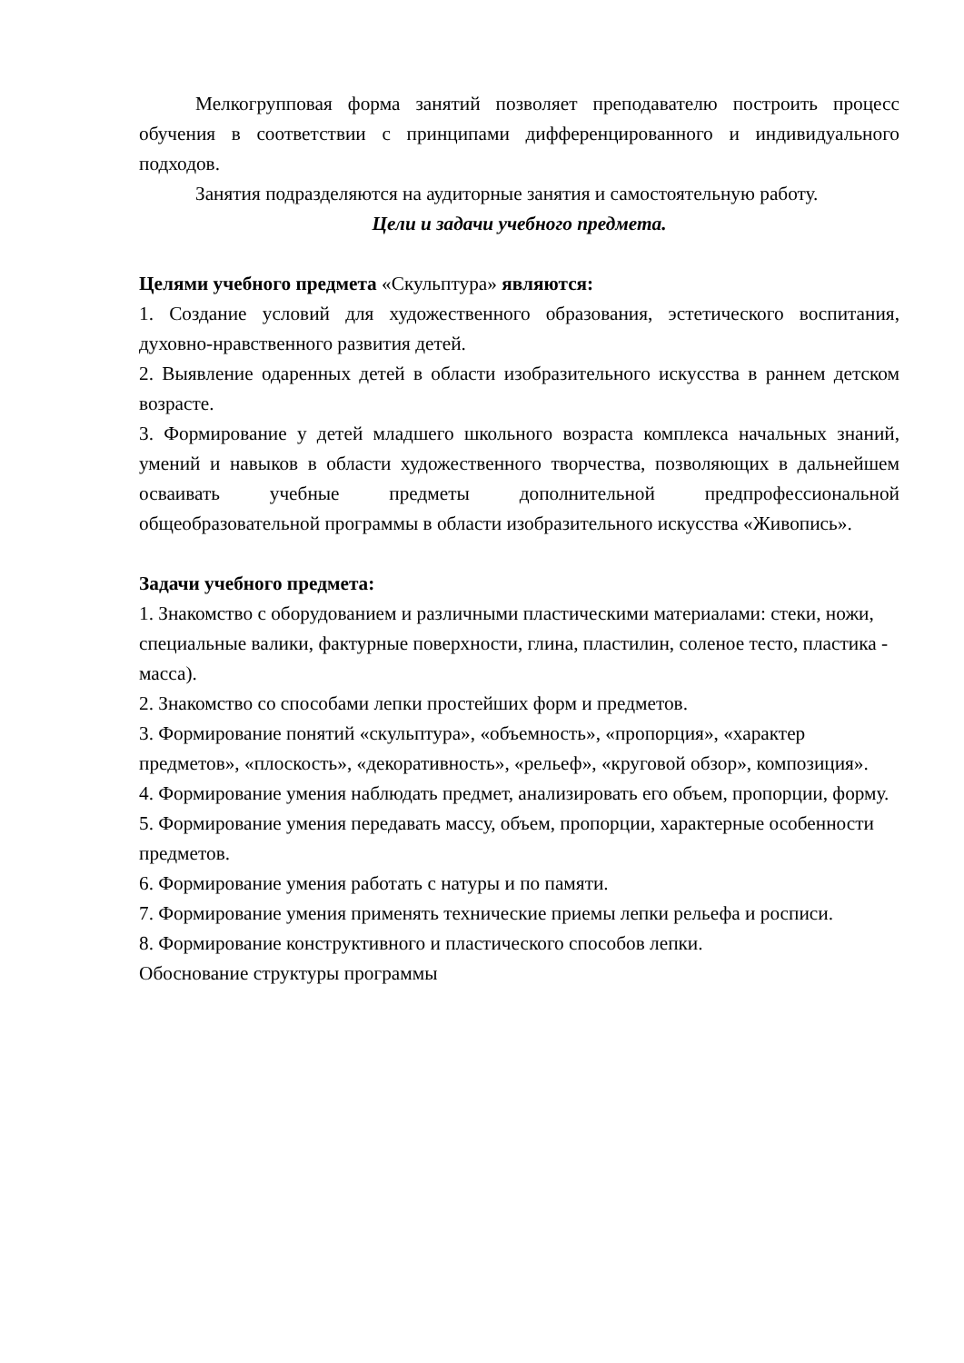Мелкогрупповая форма занятий позволяет преподавателю построить процесс обучения в соответствии с принципами дифференцированного и индивидуального подходов.
Занятия подразделяются на аудиторные занятия и самостоятельную работу.
Цели и задачи учебного предмета.
Целями учебного предмета «Скульптура» являются:
1. Создание условий для художественного образования, эстетического воспитания, духовно-нравственного развития детей.
2. Выявление одаренных детей в области изобразительного искусства в раннем детском возрасте.
3. Формирование у детей младшего школьного возраста комплекса начальных знаний, умений и навыков в области художественного творчества, позволяющих в дальнейшем осваивать учебные предметы дополнительной предпрофессиональной общеобразовательной программы в области изобразительного искусства «Живопись».
Задачи учебного предмета:
1. Знакомство с оборудованием и различными пластическими материалами: стеки, ножи, специальные валики, фактурные поверхности, глина, пластилин, соленое тесто, пластика - масса).
2. Знакомство со способами лепки простейших форм и предметов.
3. Формирование понятий «скульптура», «объемность», «пропорция», «характер предметов», «плоскость», «декоративность», «рельеф», «круговой обзор», композиция».
4. Формирование умения наблюдать предмет, анализировать его объем, пропорции, форму.
5. Формирование умения передавать массу, объем, пропорции, характерные особенности предметов.
6. Формирование умения работать с натуры и по памяти.
7. Формирование умения применять технические приемы лепки рельефа и росписи.
8. Формирование конструктивного и пластического способов лепки.
Обоснование структуры программы